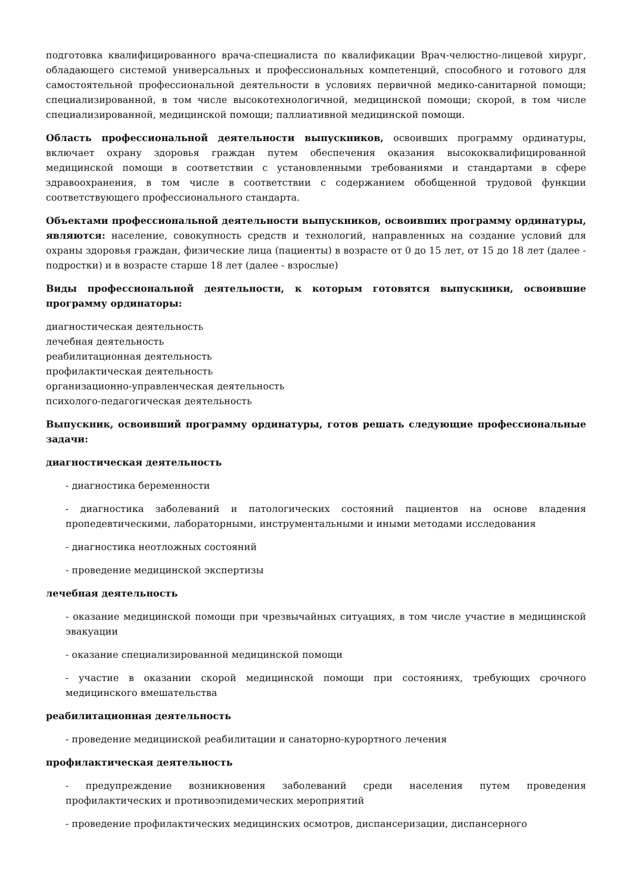подготовка квалифицированного врача-специалиста по квалификации Врач-челюстно-лицевой хирург, обладающего системой универсальных и профессиональных компетенций, способного и готового для самостоятельной профессиональной деятельности в условиях первичной медико-санитарной помощи; специализированной, в том числе высокотехнологичной, медицинской помощи; скорой, в том числе специализированной, медицинской помощи; паллиативной медицинской помощи.
Область профессиональной деятельности выпускников, освоивших программу ординатуры, включает охрану здоровья граждан путем обеспечения оказания высококвалифицированной медицинской помощи в соответствии с установленными требованиями и стандартами в сфере здравоохранения, в том числе в соответствии с содержанием обобщенной трудовой функции соответствующего профессионального стандарта.
Объектами профессиональной деятельности выпускников, освоивших программу ординатуры, являются: население, совокупность средств и технологий, направленных на создание условий для охраны здоровья граждан, физические лица (пациенты) в возрасте от 0 до 15 лет, от 15 до 18 лет (далее - подростки) и в возрасте старше 18 лет (далее - взрослые)
Виды профессиональной деятельности, к которым готовятся выпускники, освоившие программу ординаторы:
диагностическая деятельность
лечебная деятельность
реабилитационная деятельность
профилактическая деятельность
организационно-управленческая деятельность
психолого-педагогическая деятельность
Выпускник, освоивший программу ординатуры, готов решать следующие профессиональные задачи:
диагностическая деятельность
- диагностика беременности
- диагностика заболеваний и патологических состояний пациентов на основе владения пропедевтическими, лабораторными, инструментальными и иными методами исследования
- диагностика неотложных состояний
- проведение медицинской экспертизы
лечебная деятельность
- оказание медицинской помощи при чрезвычайных ситуациях, в том числе участие в медицинской эвакуации
- оказание специализированной медицинской помощи
- участие в оказании скорой медицинской помощи при состояниях, требующих срочного медицинского вмешательства
реабилитационная деятельность
- проведение медицинской реабилитации и санаторно-курортного лечения
профилактическая деятельность
- предупреждение возникновения заболеваний среди населения путем проведения профилактических и противоэпидемических мероприятий
- проведение профилактических медицинских осмотров, диспансеризации, диспансерного